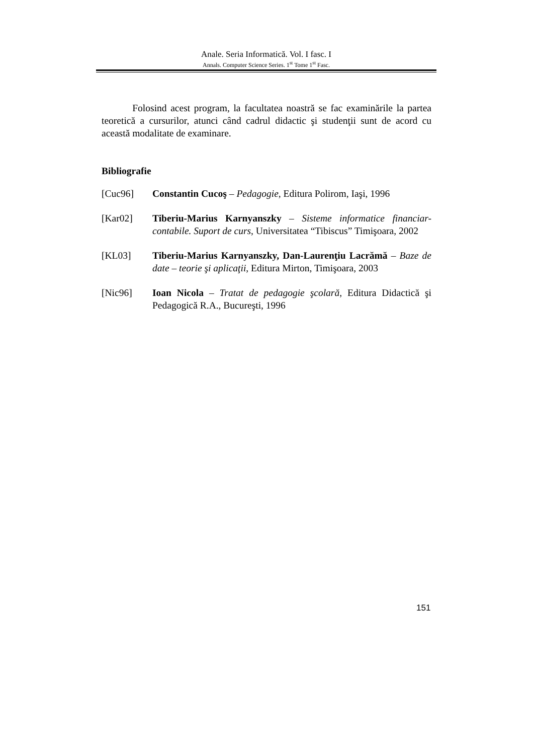Anale. Seria Informatică. Vol. I fasc. I
Annals. Computer Science Series. 1<sup>st</sup> Tome 1<sup>st</sup> Fasc.
Folosind acest program, la facultatea noastră se fac examinările la partea teoretică a cursurilor, atunci când cadrul didactic şi studenţii sunt de acord cu această modalitate de examinare.
Bibliografie
[Cuc96] Constantin Cucoş – Pedagogie, Editura Polirom, Iaşi, 1996
[Kar02] Tiberiu-Marius Karnyanszky – Sisteme informatice financiar-contabile. Suport de curs, Universitatea “Tibiscus” Timişoara, 2002
[KL03] Tiberiu-Marius Karnyanszky, Dan-Laurenţiu Lacrămă – Baze de date – teorie şi aplicaţii, Editura Mirton, Timişoara, 2003
[Nic96] Ioan Nicola – Tratat de pedagogie şcolară, Editura Didactică şi Pedagogică R.A., Bucureşti, 1996
151